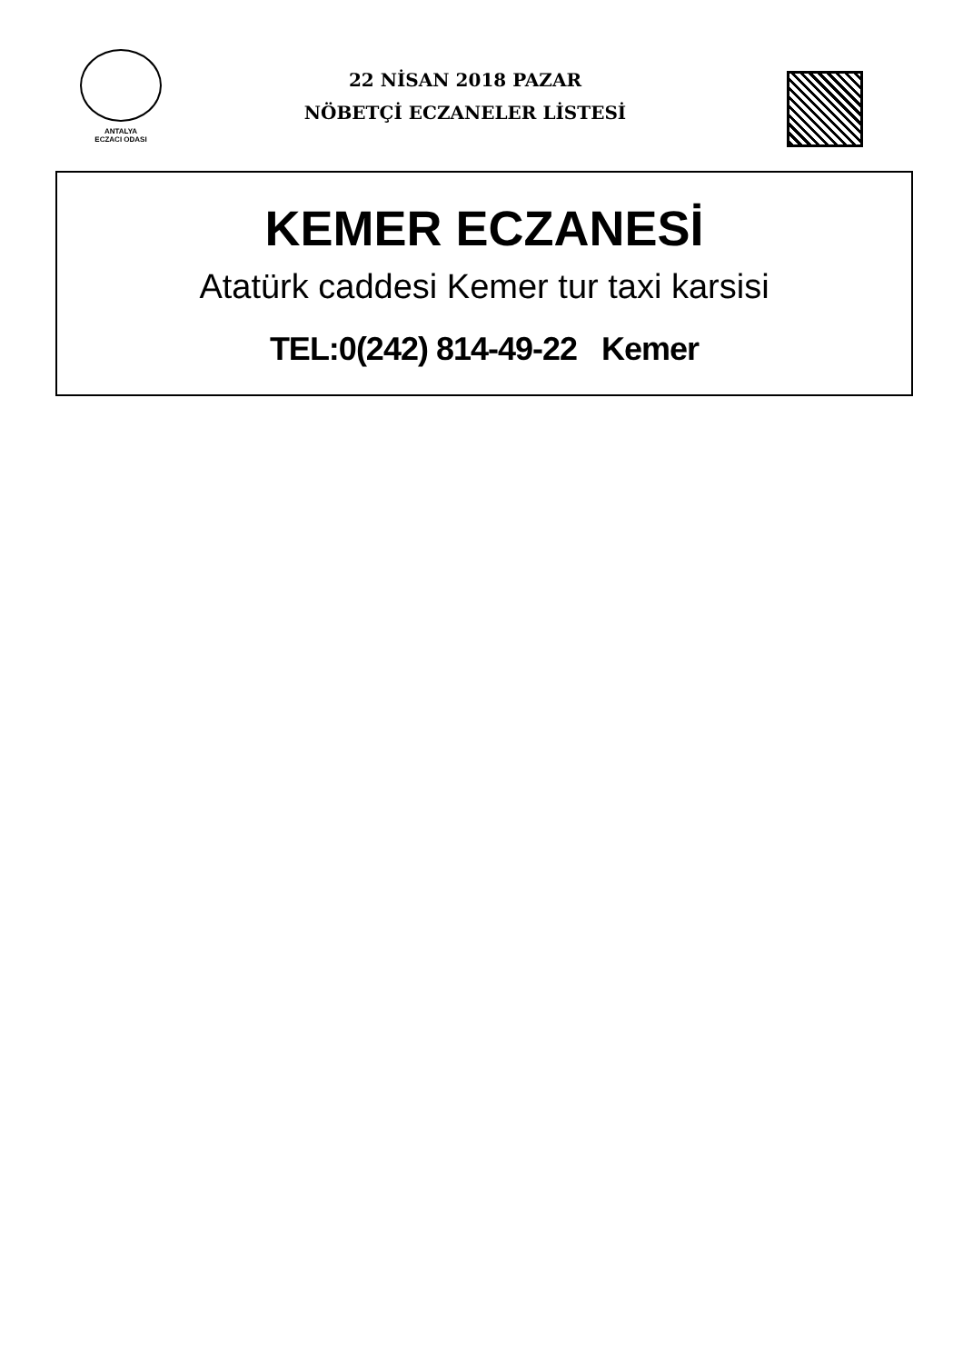ANTALYA
ECZACI ODASI
22 NİSAN 2018 PAZAR
NÖBETÇİ ECZANELER LİSTESİ
KEMER ECZANESİ
Atatürk caddesi Kemer tur taxi karsisi
TEL:0(242) 814-49-22 Kemer